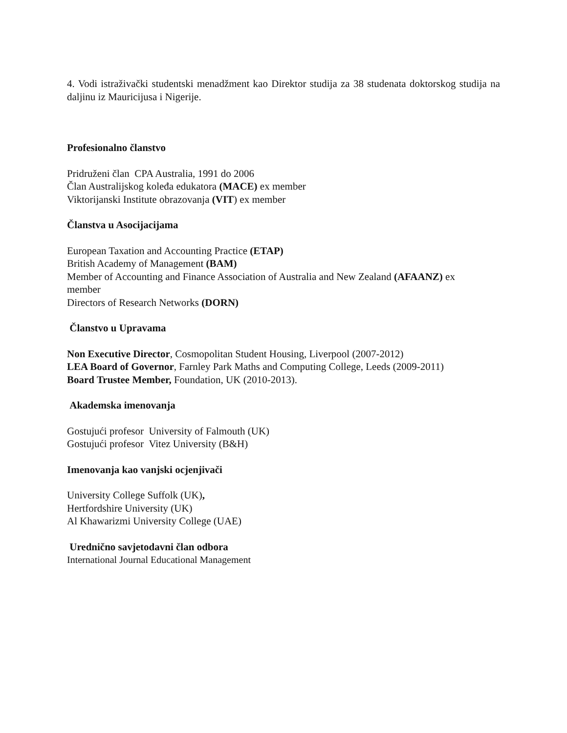4. Vodi istraživački studentski menadžment kao Direktor studija za 38 studenata doktorskog studija na daljinu iz Mauricijusa i Nigerije.
Profesionalno članstvo
Pridruženi član CPA Australia, 1991 do 2006
Član Australijskog koleđa edukatora (MACE) ex member
Viktorijanski Institute obrazovanja (VIT) ex member
Članstva u Asocijacijama
European Taxation and Accounting Practice (ETAP)
British Academy of Management (BAM)
Member of Accounting and Finance Association of Australia and New Zealand (AFAANZ) ex
member
Directors of Research Networks (DORN)
Članstvo u Upravama
Non Executive Director, Cosmopolitan Student Housing, Liverpool (2007-2012)
LEA Board of Governor, Farnley Park Maths and Computing College, Leeds (2009-2011)
Board Trustee Member, Foundation, UK (2010-2013).
Akademska imenovanja
Gostujući profesor University of Falmouth (UK)
Gostujući profesor Vitez University (B&H)
Imenovanja kao vanjski ocjenjivači
University College Suffolk (UK),
Hertfordshire University (UK)
Al Khawarizmi University College (UAE)
Urednično savjetodavni član odbora
International Journal Educational Management